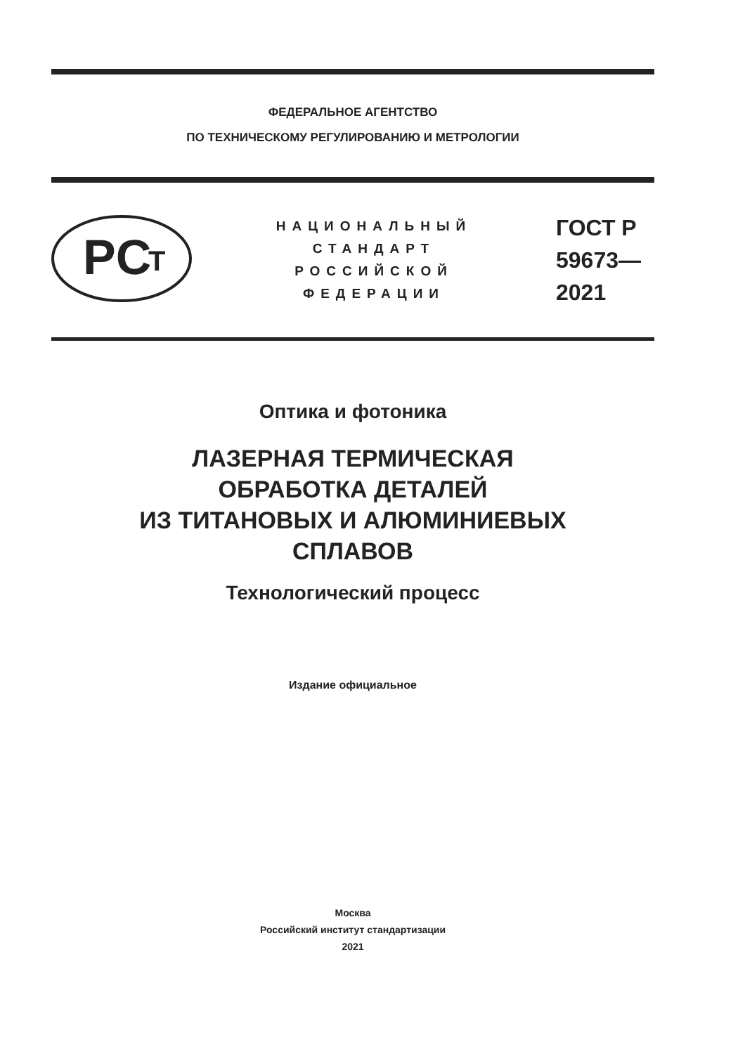ФЕДЕРАЛЬНОЕ АГЕНТСТВО
ПО ТЕХНИЧЕСКОМУ РЕГУЛИРОВАНИЮ И МЕТРОЛОГИИ
PC
T
НАЦИОНАЛЬНЫЙ
СТАНДАРТ
РОССИЙСКОЙ
ФЕДЕРАЦИИ
ГОСТ Р
59673—
2021
Оптика и фотоника
ЛАЗЕРНАЯ ТЕРМИЧЕСКАЯ
ОБРАБОТКА ДЕТАЛЕЙ
ИЗ ТИТАНОВЫХ И АЛЮМИНИЕВЫХ
СПЛАВОВ
Технологический процесс
Издание официальное
Москва
Российский институт стандартизации
2021